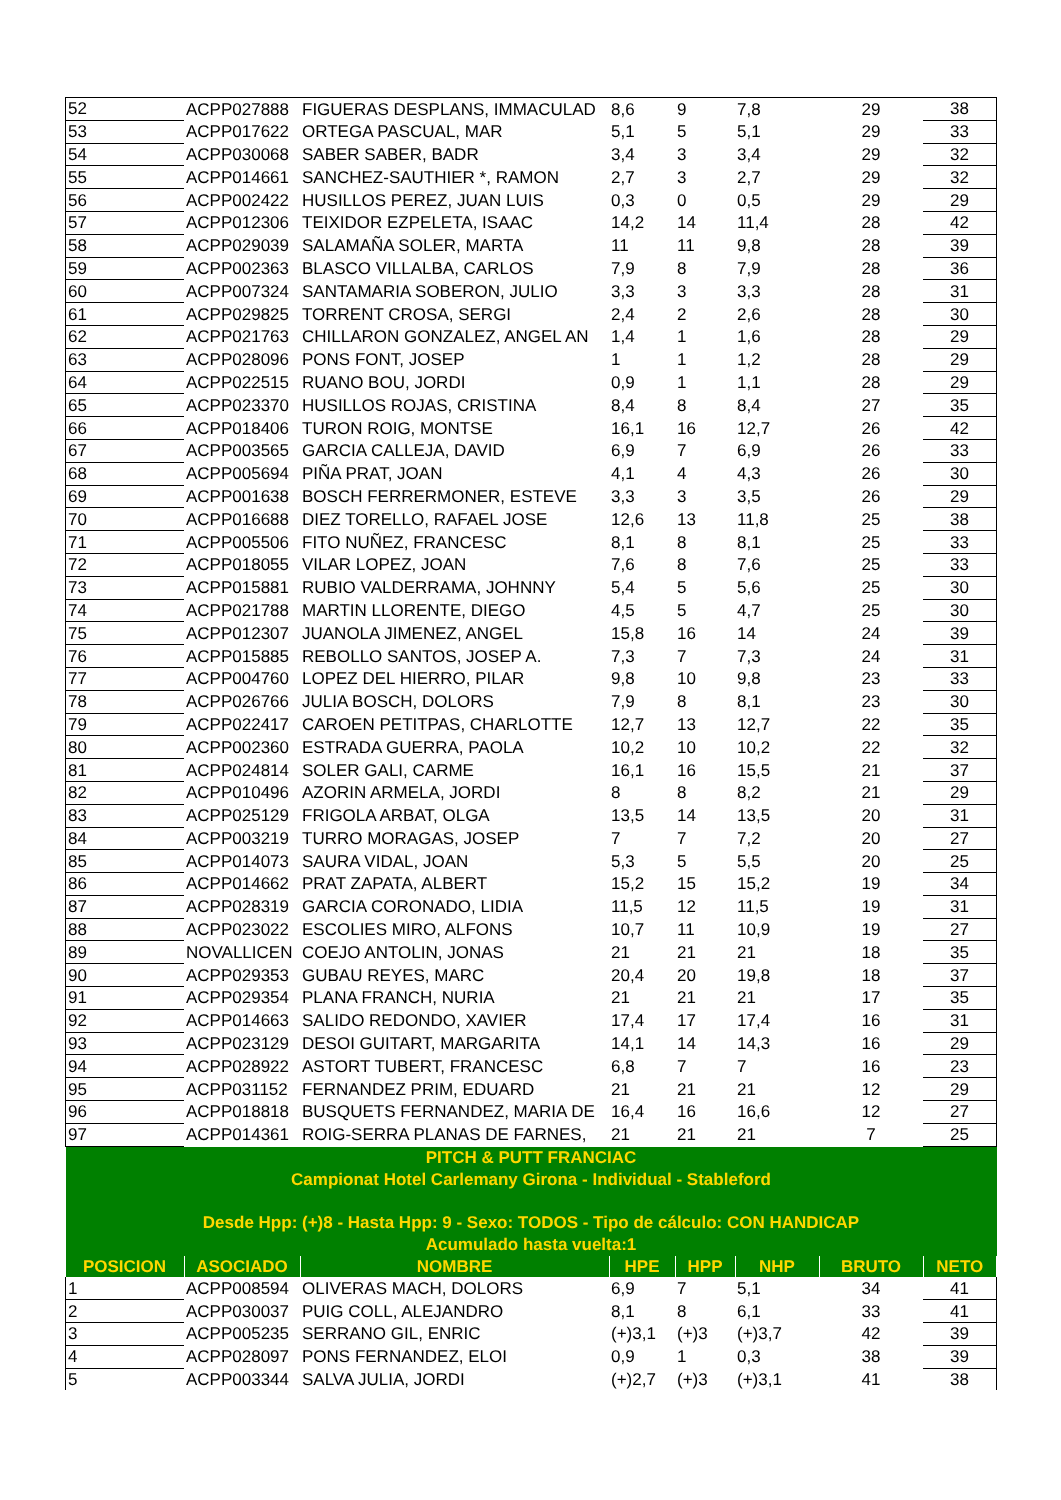| 52 | ACPP027888 | FIGUERAS DESPLANS, IMMACULAD | 8,6 | 9 | 7,8 | 29 | 38 |
| 53 | ACPP017622 | ORTEGA PASCUAL, MAR | 5,1 | 5 | 5,1 | 29 | 33 |
| 54 | ACPP030068 | SABER SABER, BADR | 3,4 | 3 | 3,4 | 29 | 32 |
| 55 | ACPP014661 | SANCHEZ-SAUTHIER *, RAMON | 2,7 | 3 | 2,7 | 29 | 32 |
| 56 | ACPP002422 | HUSILLOS PEREZ, JUAN LUIS | 0,3 | 0 | 0,5 | 29 | 29 |
| 57 | ACPP012306 | TEIXIDOR EZPELETA, ISAAC | 14,2 | 14 | 11,4 | 28 | 42 |
| 58 | ACPP029039 | SALAMAÑA SOLER, MARTA | 11 | 11 | 9,8 | 28 | 39 |
| 59 | ACPP002363 | BLASCO VILLALBA, CARLOS | 7,9 | 8 | 7,9 | 28 | 36 |
| 60 | ACPP007324 | SANTAMARIA SOBERON, JULIO | 3,3 | 3 | 3,3 | 28 | 31 |
| 61 | ACPP029825 | TORRENT CROSA, SERGI | 2,4 | 2 | 2,6 | 28 | 30 |
| 62 | ACPP021763 | CHILLARON GONZALEZ, ANGEL AN | 1,4 | 1 | 1,6 | 28 | 29 |
| 63 | ACPP028096 | PONS FONT, JOSEP | 1 | 1 | 1,2 | 28 | 29 |
| 64 | ACPP022515 | RUANO BOU, JORDI | 0,9 | 1 | 1,1 | 28 | 29 |
| 65 | ACPP023370 | HUSILLOS ROJAS, CRISTINA | 8,4 | 8 | 8,4 | 27 | 35 |
| 66 | ACPP018406 | TURON ROIG, MONTSE | 16,1 | 16 | 12,7 | 26 | 42 |
| 67 | ACPP003565 | GARCIA CALLEJA, DAVID | 6,9 | 7 | 6,9 | 26 | 33 |
| 68 | ACPP005694 | PIÑA PRAT, JOAN | 4,1 | 4 | 4,3 | 26 | 30 |
| 69 | ACPP001638 | BOSCH FERRERMONER, ESTEVE | 3,3 | 3 | 3,5 | 26 | 29 |
| 70 | ACPP016688 | DIEZ TORELLO, RAFAEL JOSE | 12,6 | 13 | 11,8 | 25 | 38 |
| 71 | ACPP005506 | FITO NUÑEZ, FRANCESC | 8,1 | 8 | 8,1 | 25 | 33 |
| 72 | ACPP018055 | VILAR LOPEZ, JOAN | 7,6 | 8 | 7,6 | 25 | 33 |
| 73 | ACPP015881 | RUBIO VALDERRAMA, JOHNNY | 5,4 | 5 | 5,6 | 25 | 30 |
| 74 | ACPP021788 | MARTIN LLORENTE, DIEGO | 4,5 | 5 | 4,7 | 25 | 30 |
| 75 | ACPP012307 | JUANOLA JIMENEZ, ANGEL | 15,8 | 16 | 14 | 24 | 39 |
| 76 | ACPP015885 | REBOLLO SANTOS, JOSEP A. | 7,3 | 7 | 7,3 | 24 | 31 |
| 77 | ACPP004760 | LOPEZ DEL HIERRO, PILAR | 9,8 | 10 | 9,8 | 23 | 33 |
| 78 | ACPP026766 | JULIA BOSCH, DOLORS | 7,9 | 8 | 8,1 | 23 | 30 |
| 79 | ACPP022417 | CAROEN PETITPAS, CHARLOTTE | 12,7 | 13 | 12,7 | 22 | 35 |
| 80 | ACPP002360 | ESTRADA GUERRA, PAOLA | 10,2 | 10 | 10,2 | 22 | 32 |
| 81 | ACPP024814 | SOLER GALI, CARME | 16,1 | 16 | 15,5 | 21 | 37 |
| 82 | ACPP010496 | AZORIN ARMELA, JORDI | 8 | 8 | 8,2 | 21 | 29 |
| 83 | ACPP025129 | FRIGOLA ARBAT, OLGA | 13,5 | 14 | 13,5 | 20 | 31 |
| 84 | ACPP003219 | TURRO MORAGAS, JOSEP | 7 | 7 | 7,2 | 20 | 27 |
| 85 | ACPP014073 | SAURA VIDAL, JOAN | 5,3 | 5 | 5,5 | 20 | 25 |
| 86 | ACPP014662 | PRAT ZAPATA, ALBERT | 15,2 | 15 | 15,2 | 19 | 34 |
| 87 | ACPP028319 | GARCIA CORONADO, LIDIA | 11,5 | 12 | 11,5 | 19 | 31 |
| 88 | ACPP023022 | ESCOLIES MIRO, ALFONS | 10,7 | 11 | 10,9 | 19 | 27 |
| 89 | NOVALLICEN | COEJO ANTOLIN, JONAS | 21 | 21 | 21 | 18 | 35 |
| 90 | ACPP029353 | GUBAU REYES, MARC | 20,4 | 20 | 19,8 | 18 | 37 |
| 91 | ACPP029354 | PLANA FRANCH, NURIA | 21 | 21 | 21 | 17 | 35 |
| 92 | ACPP014663 | SALIDO REDONDO, XAVIER | 17,4 | 17 | 17,4 | 16 | 31 |
| 93 | ACPP023129 | DESOI GUITART, MARGARITA | 14,1 | 14 | 14,3 | 16 | 29 |
| 94 | ACPP028922 | ASTORT TUBERT, FRANCESC | 6,8 | 7 | 7 | 16 | 23 |
| 95 | ACPP031152 | FERNANDEZ PRIM, EDUARD | 21 | 21 | 21 | 12 | 29 |
| 96 | ACPP018818 | BUSQUETS FERNANDEZ, MARIA DE | 16,4 | 16 | 16,6 | 12 | 27 |
| 97 | ACPP014361 | ROIG-SERRA PLANAS DE FARNES, | 21 | 21 | 21 | 7 | 25 |
| PITCH & PUTT FRANCIAC | | | | | | | |
| Campionat Hotel Carlemany Girona - Individual - Stableford | | | | | | | |
| Desde Hpp: (+)8 - Hasta Hpp: 9 - Sexo: TODOS - Tipo de cálculo: CON HANDICAP | | | | | | | |
| Acumulado hasta vuelta:1 | | | | | | | |
| POSICION | ASOCIADO | NOMBRE | HPE | HPP | NHP | BRUTO | NETO |
| 1 | ACPP008594 | OLIVERAS MACH, DOLORS | 6,9 | 7 | 5,1 | 34 | 41 |
| 2 | ACPP030037 | PUIG COLL, ALEJANDRO | 8,1 | 8 | 6,1 | 33 | 41 |
| 3 | ACPP005235 | SERRANO GIL, ENRIC | (+)3,1 | (+)3 | (+)3,7 | 42 | 39 |
| 4 | ACPP028097 | PONS FERNANDEZ, ELOI | 0,9 | 1 | 0,3 | 38 | 39 |
| 5 | ACPP003344 | SALVA JULIA, JORDI | (+)2,7 | (+)3 | (+)3,1 | 41 | 38 |